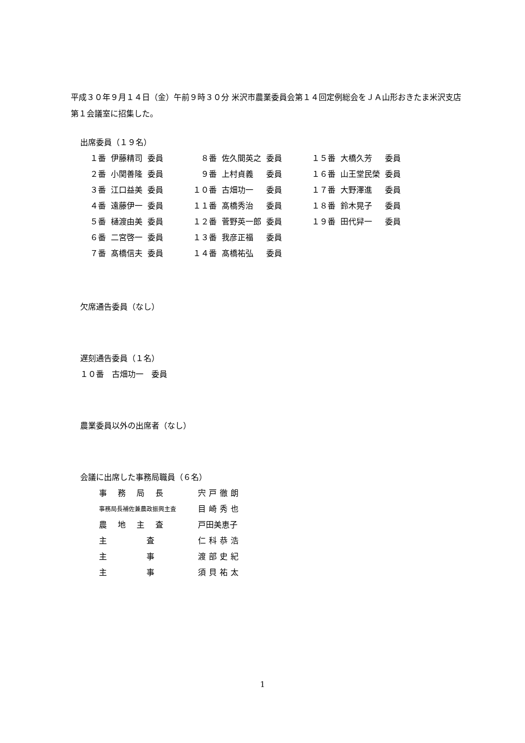平成３０年９月１４日（金）午前９時３０分 米沢市農業委員会第１４回定例総会をＪＡ山形おきたま米沢支店第１会議室に招集した。
出席委員（１９名）
| １番 | 伊藤精司 | 委員 | ８番 | 佐久間英之 | 委員 | １５番 | 大橋久芳 | 委員 |
| ２番 | 小関善隆 | 委員 | ９番 | 上村貞義 | 委員 | １６番 | 山王堂民榮 | 委員 |
| ３番 | 江口益美 | 委員 | １０番 | 古畑功一 | 委員 | １７番 | 大野澤進 | 委員 |
| ４番 | 遠藤伊一 | 委員 | １１番 | 髙橋秀治 | 委員 | １８番 | 鈴木晃子 | 委員 |
| ５番 | 樋渡由美 | 委員 | １２番 | 菅野英一郎 | 委員 | １９番 | 田代舁一 | 委員 |
| ６番 | 二宮啓一 | 委員 | １３番 | 我彦正福 | 委員 | | | |
| ７番 | 髙橋信夫 | 委員 | １４番 | 髙橋祐弘 | 委員 | | | |
欠席通告委員（なし）
遅刻通告委員（１名）
１０番　古畑功一　委員
農業委員以外の出席者（なし）
会議に出席した事務局職員（６名）
| 事務局長 | 宍戸徹朗 |
| 事務局長補佐兼農政振興主査 | 目崎秀也 |
| 農地主査 | 戸田美恵子 |
| 主 査 | 仁科恭浩 |
| 主 事 | 渡部史紀 |
| 主 事 | 須貝祐太 |
1